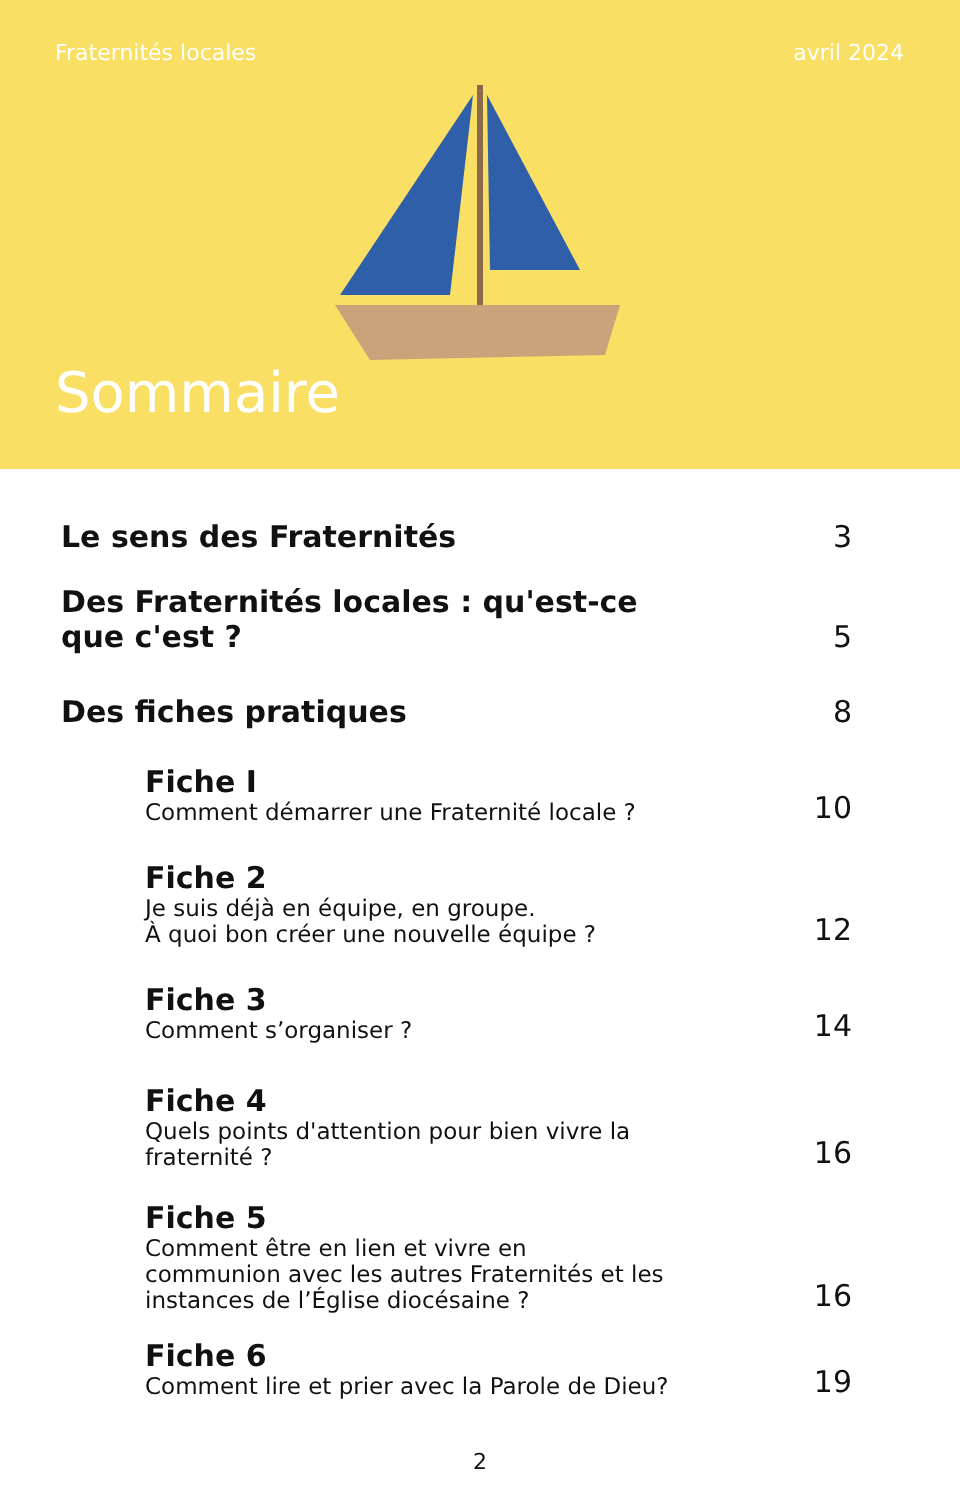Fraternités locales avril 2024
Sommaire
Le sens des Fraternités
3
Des Fraternités locales : qu'est-ce
que c'est ?
5
Des fiches pratiques
8
Fiche I
Comment démarrer une Fraternité locale ?
10
Fiche 2
Je suis déjà en équipe, en groupe.
À quoi bon créer une nouvelle équipe ?
12
Fiche 3
Comment s’organiser ?
14
Fiche 4
Quels points d'attention pour bien vivre la
fraternité ?
16
Fiche 5
Comment être en lien et vivre en
communion avec les autres Fraternités et les
instances de l’Église diocésaine ?
16
Fiche 6
Comment lire et prier avec la Parole de Dieu?
19
2